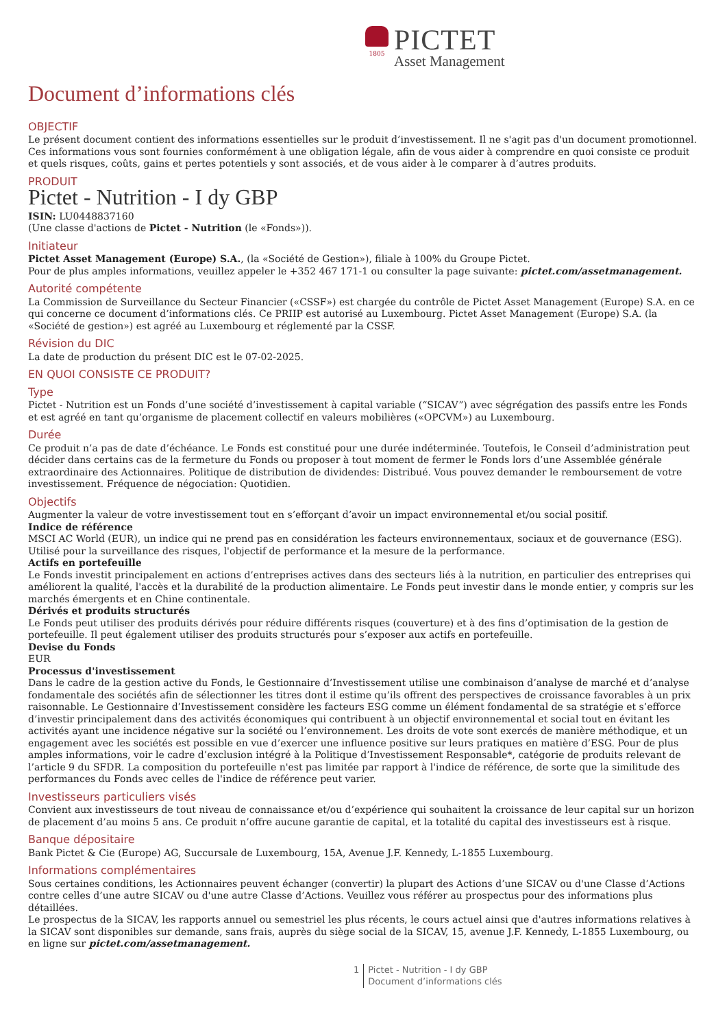1805
PICTET
Asset Management
Document d’informations clés
OBJECTIF
Le présent document contient des informations essentielles sur le produit d’investissement. Il ne s'agit pas d'un document promotionnel. Ces informations vous sont fournies conformément à une obligation légale, afin de vous aider à comprendre en quoi consiste ce produit et quels risques, coûts, gains et pertes potentiels y sont associés, et de vous aider à le comparer à d’autres produits.
PRODUIT
Pictet - Nutrition - I dy GBP
ISIN: LU0448837160
(Une classe d'actions de Pictet - Nutrition (le «Fonds»)).
Initiateur
Pictet Asset Management (Europe) S.A., (la «Société de Gestion»), filiale à 100% du Groupe Pictet.
Pour de plus amples informations, veuillez appeler le +352 467 171-1 ou consulter la page suivante: pictet.com/assetmanagement.
Autorité compétente
La Commission de Surveillance du Secteur Financier («CSSF») est chargée du contrôle de Pictet Asset Management (Europe) S.A. en ce qui concerne ce document d’informations clés. Ce PRIIP est autorisé au Luxembourg. Pictet Asset Management (Europe) S.A. (la «Société de gestion») est agréé au Luxembourg et réglementé par la CSSF.
Révision du DIC
La date de production du présent DIC est le 07-02-2025.
EN QUOI CONSISTE CE PRODUIT?
Type
Pictet - Nutrition est un Fonds d’une société d’investissement à capital variable (“SICAV”) avec ségrégation des passifs entre les Fonds et est agréé en tant qu’organisme de placement collectif en valeurs mobilières («OPCVM») au Luxembourg.
Durée
Ce produit n’a pas de date d’échéance. Le Fonds est constitué pour une durée indéterminée. Toutefois, le Conseil d’administration peut décider dans certains cas de la fermeture du Fonds ou proposer à tout moment de fermer le Fonds lors d’une Assemblée générale extraordinaire des Actionnaires. Politique de distribution de dividendes: Distribué. Vous pouvez demander le remboursement de votre investissement. Fréquence de négociation: Quotidien.
Objectifs
Augmenter la valeur de votre investissement tout en s’efforçant d’avoir un impact environnemental et/ou social positif.
Indice de référence
MSCI AC World (EUR), un indice qui ne prend pas en considération les facteurs environnementaux, sociaux et de gouvernance (ESG). Utilisé pour la surveillance des risques, l'objectif de performance et la mesure de la performance.
Actifs en portefeuille
Le Fonds investit principalement en actions d’entreprises actives dans des secteurs liés à la nutrition, en particulier des entreprises qui améliorent la qualité, l'accès et la durabilité de la production alimentaire. Le Fonds peut investir dans le monde entier, y compris sur les marchés émergents et en Chine continentale.
Dérivés et produits structurés
Le Fonds peut utiliser des produits dérivés pour réduire différents risques (couverture) et à des fins d’optimisation de la gestion de portefeuille. Il peut également utiliser des produits structurés pour s’exposer aux actifs en portefeuille.
Devise du Fonds
EUR
Processus d'investissement
Dans le cadre de la gestion active du Fonds, le Gestionnaire d’Investissement utilise une combinaison d’analyse de marché et d’analyse fondamentale des sociétés afin de sélectionner les titres dont il estime qu’ils offrent des perspectives de croissance favorables à un prix raisonnable. Le Gestionnaire d’Investissement considère les facteurs ESG comme un élément fondamental de sa stratégie et s’efforce d’investir principalement dans des activités économiques qui contribuent à un objectif environnemental et social tout en évitant les activités ayant une incidence négative sur la société ou l’environnement. Les droits de vote sont exercés de manière méthodique, et un engagement avec les sociétés est possible en vue d’exercer une influence positive sur leurs pratiques en matière d’ESG. Pour de plus amples informations, voir le cadre d’exclusion intégré à la Politique d’Investissement Responsable*, catégorie de produits relevant de l’article 9 du SFDR. La composition du portefeuille n'est pas limitée par rapport à l'indice de référence, de sorte que la similitude des performances du Fonds avec celles de l'indice de référence peut varier.
Investisseurs particuliers visés
Convient aux investisseurs de tout niveau de connaissance et/ou d’expérience qui souhaitent la croissance de leur capital sur un horizon de placement d’au moins 5 ans. Ce produit n’offre aucune garantie de capital, et la totalité du capital des investisseurs est à risque.
Banque dépositaire
Bank Pictet & Cie (Europe) AG, Succursale de Luxembourg, 15A, Avenue J.F. Kennedy, L-1855 Luxembourg.
Informations complémentaires
Sous certaines conditions, les Actionnaires peuvent échanger (convertir) la plupart des Actions d’une SICAV ou d'une Classe d’Actions contre celles d’une autre SICAV ou d'une autre Classe d’Actions. Veuillez vous référer au prospectus pour des informations plus détaillées.
Le prospectus de la SICAV, les rapports annuel ou semestriel les plus récents, le cours actuel ainsi que d'autres informations relatives à la SICAV sont disponibles sur demande, sans frais, auprès du siège social de la SICAV, 15, avenue J.F. Kennedy, L-1855 Luxembourg, ou en ligne sur pictet.com/assetmanagement.
1 Pictet - Nutrition - I dy GBP
Document d’informations clés